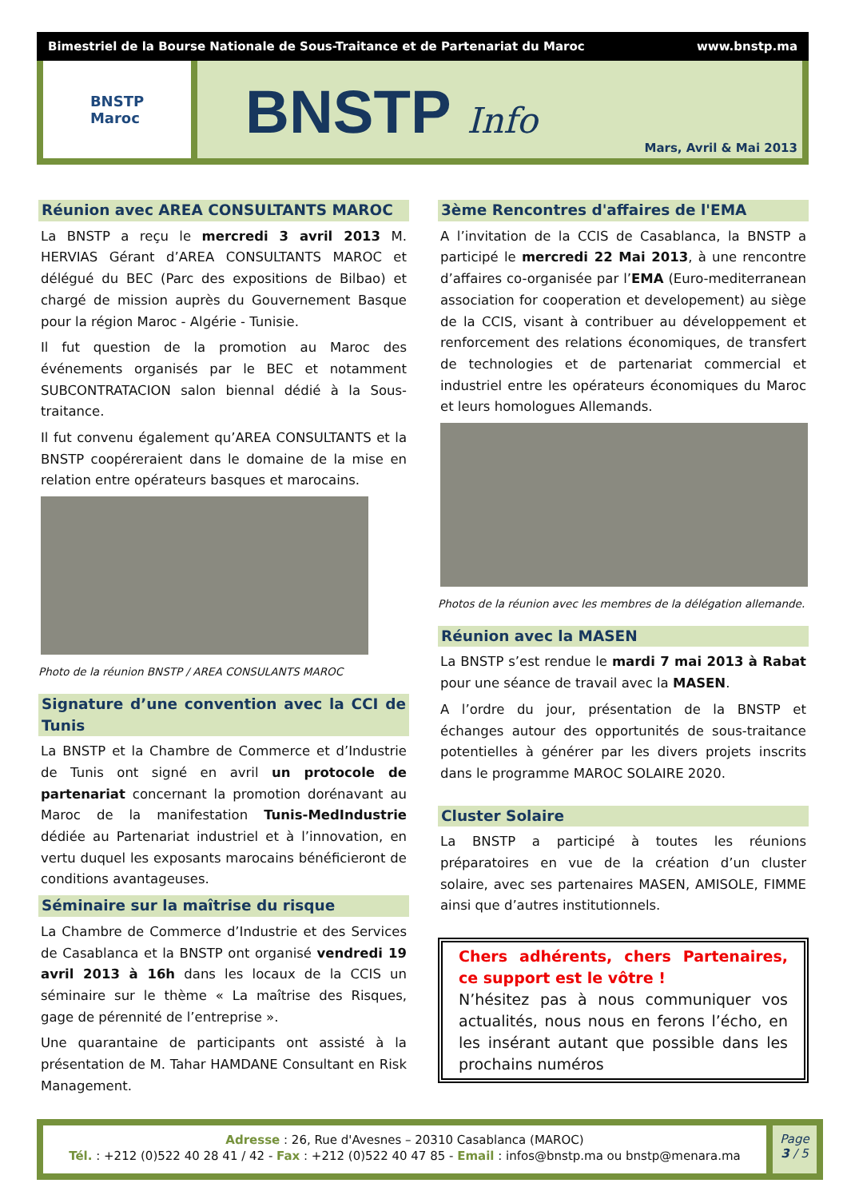Bimestriel de la Bourse Nationale de Sous-Traitance et de Partenariat du Maroc www.bnstp.ma
BNSTP
Maroc
BNSTP Info
Mars, Avril & Mai 2013
Réunion avec AREA CONSULTANTS MAROC
La BNSTP a reçu le mercredi 3 avril 2013 M. HERVIAS Gérant d’AREA CONSULTANTS MAROC et délégué du BEC (Parc des expositions de Bilbao) et chargé de mission auprès du Gouvernement Basque pour la région Maroc - Algérie - Tunisie.
Il fut question de la promotion au Maroc des événements organisés par le BEC et notamment SUBCONTRATACION salon biennal dédié à la Sous-traitance.
Il fut convenu également qu’AREA CONSULTANTS et la BNSTP coopéreraient dans le domaine de la mise en relation entre opérateurs basques et marocains.
Photo de la réunion BNSTP / AREA CONSULANTS MAROC
Signature d’une convention avec la CCI de Tunis
La BNSTP et la Chambre de Commerce et d’Industrie de Tunis ont signé en avril un protocole de partenariat concernant la promotion dorénavant au Maroc de la manifestation Tunis-MedIndustrie dédiée au Partenariat industriel et à l’innovation, en vertu duquel les exposants marocains bénéficieront de conditions avantageuses.
Séminaire sur la maîtrise du risque
La Chambre de Commerce d’Industrie et des Services de Casablanca et la BNSTP ont organisé vendredi 19 avril 2013 à 16h dans les locaux de la CCIS un séminaire sur le thème « La maîtrise des Risques, gage de pérennité de l’entreprise ».
Une quarantaine de participants ont assisté à la présentation de M. Tahar HAMDANE Consultant en Risk Management.
3ème Rencontres d'affaires de l'EMA
A l’invitation de la CCIS de Casablanca, la BNSTP a participé le mercredi 22 Mai 2013, à une rencontre d’affaires co-organisée par l’EMA (Euro-mediterranean association for cooperation et developement) au siège de la CCIS, visant à contribuer au développement et renforcement des relations économiques, de transfert de technologies et de partenariat commercial et industriel entre les opérateurs économiques du Maroc et leurs homologues Allemands.
Photos de la réunion avec les membres de la délégation allemande.
Réunion avec la MASEN
La BNSTP s’est rendue le mardi 7 mai 2013 à Rabat pour une séance de travail avec la MASEN.
A l’ordre du jour, présentation de la BNSTP et échanges autour des opportunités de sous-traitance potentielles à générer par les divers projets inscrits dans le programme MAROC SOLAIRE 2020.
Cluster Solaire
La BNSTP a participé à toutes les réunions préparatoires en vue de la création d’un cluster solaire, avec ses partenaires MASEN, AMISOLE, FIMME ainsi que d’autres institutionnels.
Chers adhérents, chers Partenaires, ce support est le vôtre !
N’hésitez pas à nous communiquer vos actualités, nous nous en ferons l’écho, en les insérant autant que possible dans les prochains numéros
Adresse : 26, Rue d'Avesnes – 20310 Casablanca (MAROC)
Tél. : +212 (0)522 40 28 41 / 42 - Fax : +212 (0)522 40 47 85 - Email : infos@bnstp.ma ou bnstp@menara.ma
Page
3 / 5